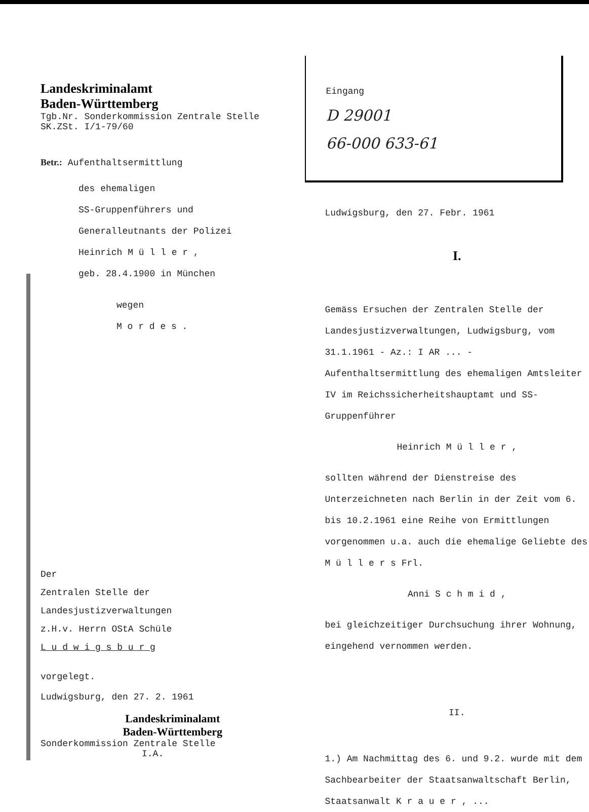Landeskriminalamt
Baden-Württemberg
Tgb.Nr. Sonderkommission Zentrale Stelle
SK.ZSt. I/1-79/60
Betr.: Aufenthaltsermittlung
des ehemaligen
SS-Gruppenführers und
Generalleutnants der Polizei
Heinrich M ü l l e r ,
geb. 28.4.1900 in München
wegen
M o r d e s .
Der
Zentralen Stelle der
Landesjustizverwaltungen
z.H.v. Herrn OStA Schüle
L u d w i g s b u r g
vorgelegt.
Ludwigsburg, den 27. 2. 1961
Landeskriminalamt
Baden-Württemberg
Sonderkommission Zentrale Stelle
I.A.
Eingang
D 29001
66-000 633-61
Ludwigsburg, den 27. Febr. 1961
I.
Gemäss Ersuchen der Zentralen Stelle der Landesjustizverwaltungen, Ludwigsburg, vom 31.1.1961 - Az.: I AR ... - Aufenthaltsermittlung des ehemaligen Amtsleiter IV im Reichssicherheitshauptamt und SS-Gruppenführer
Heinrich M ü l l e r ,
sollten während der Dienstreise des Unterzeichneten nach Berlin in der Zeit vom 6. bis 10.2.1961 eine Reihe von Ermittlungen vorgenommen u.a. auch die ehemalige Geliebte des M ü l l e r s Frl.
Anni S c h m i d ,
bei gleichzeitiger Durchsuchung ihrer Wohnung, eingehend vernommen werden.
II.
1.) Am Nachmittag des 6. und 9.2. wurde mit dem Sachbearbeiter der Staatsanwaltschaft Berlin, Staatsanwalt K r a u e r , ...